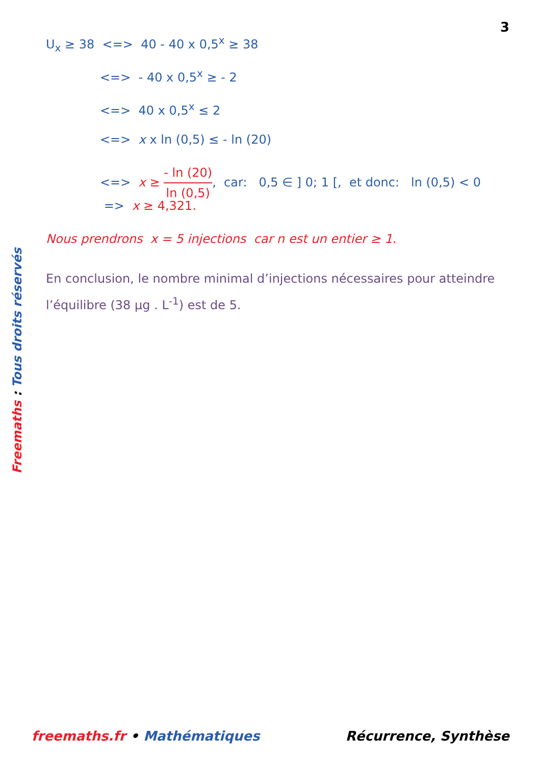3
U<sub>x</sub> ≥ 38 <=> 40 - 40 x 0,5<sup>x</sup> ≥ 38
<=> - 40 x 0,5<sup>x</sup> ≥ - 2
<=> 40 x 0,5<sup>x</sup> ≤ 2
<=> x x ln (0,5) ≤ - ln (20)
<=> x ≥ - ln (20) ln (0,5), car: 0,5 ∈ ] 0; 1 [, et donc: ln (0,5) < 0
=> x ≥ 4,321.
Nous prendrons x = 5 injections car n est un entier ≥ 1.
En conclusion, le nombre minimal d’injections nécessaires pour atteindre l’équilibre (38 µg . L<sup>-1</sup>) est de 5.
Freemaths : Tous droits réservés
freemaths.fr • Mathématiques Récurrence, Synthèse